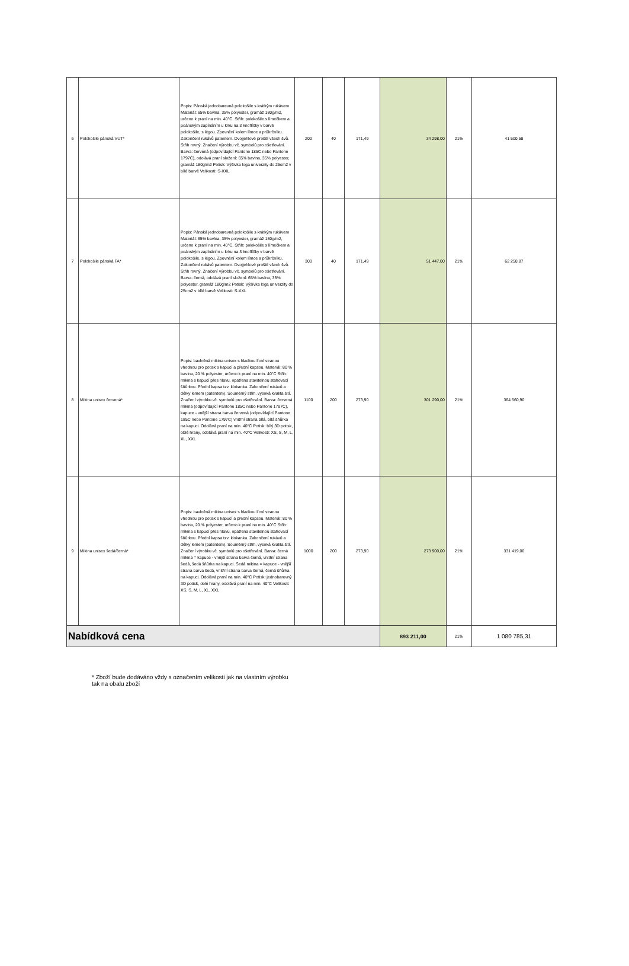| 6 | Polokošile pánská VUT* | Popis: Pánská jednobarevná polokošile s krátkým rukávem Materiál: 65% bavlna, 35% polyester, gramáž 180g/m2, určeno k praní na min. 40°C. Střih: polokošile s límečkem a poánským zapínáním u krku na 3 knoflíčky v barvě polokošile, s légou. Zpevnění kolem límce a průkrčníku. Zakončení rukávů patentem. Dvojjehlové prošití všech švů. Střih rovný. Značení výrobku vč. symbolů pro ošetřování. Barva: červená (odpovídající Pantone 185C nebo Pantone 1797C), odolává praní složení: 65% bavlna, 35% polyester, gramáž 180g/m2 Potisk: Výšivka loga univerzity do 25cm2 v bílé barvě Velikosti: S-XXL | 200 | 40 | 171,49 | 34 298,00 | 21% | 41 500,58 |
| 7 | Polokošile pánská FA* | Popis: Pánská jednobarevná polokošile s krátkým rukávem Materiál: 65% bavlna, 35% polyester, gramáž 180g/m2, určeno k praní na min. 40°C. Střih: polokošile s límečkem a poánským zapínáním u krku na 3 knoflíčky v barvě polokošile, s légou. Zpevnění kolem límce a průkrčníku. Zakončení rukávů patentem. Dvojjehlové prošití všech švů. Střih rovný. Značení výrobku vč. symbolů pro ošetřování. Barva: černá, odolává praní složení: 65% bavlna, 35% polyester, gramáž 180g/m2 Potisk: Výšivka loga univerzity do 25cm2 v bílé barvě Velikosti: S-XXL | 300 | 40 | 171,49 | 51 447,00 | 21% | 62 250,87 |
| 8 | Mikina unisex červená* | Popis: bavlněná mikina unisex s hladkou lícní stranou vhodnou pro potisk s kapucí a přední kapsou. Materiál: 80 % bavlna, 20 % polyester, určeno k praní na min. 40°C Střih: mikina s kapucí přes hlavu, opatřena stavitelnou stahovací šňůrkou. Přední kapsa tzv. klokanka. Zakončení rukávů a délky lemem (patentem). Souměrný střih, vysoká kvalita šití. Značení výrobku vč. symbolů pro ošetřování. Barva: červená mikina (odpovídající Pantone 185C nebo Pantone 1797C), kapuce - vnější strana barva červená (odpovídající Pantone 185C nebo Pantone 1797C) vnitřní strana bílá, bílá šňůrka na kapuci. Odolává praní na min. 40°C Potisk: bílý 3D potisk, oblé hrany, odolává praní na min. 40°C Velikosti: XS, S, M, L, XL, XXL | 1100 | 200 | 273,90 | 301 290,00 | 21% | 364 560,90 |
| 9 | Mikina unisex šedá/černá* | Popis: bavlněná mikina unisex s hladkou lícní stranou vhodnou pro potisk s kapucí a přední kapsou. Materiál: 80 % bavlna, 20 % polyester, určeno k praní na min. 40°C Střih: mikina s kapucí přes hlavu, opatřena stavitelnou stahovací šňůrkou. Přední kapsa tzv. klokanka. Zakončení rukávů a délky lemem (patentem). Souměrný střih, vysoká kvalita šití. Značení výrobku vč. symbolů pro ošetřování. Barva: černá mikina = kapuce - vnější strana barva černá, vnitřní strana šedá, šedá šňůrka na kapuci. Šedá mikina = kapuce - vnější strana barva šedá, vnitřní strana barva černá, černá šňůrka na kapuci. Odolává praní na min. 40°C Potisk: jednobarevný 3D potisk, oblé hrany, odolává praní na min. 40°C Velikosti: XS, S, M, L, XL, XXL | 1000 | 200 | 273,90 | 273 900,00 | 21% | 331 419,00 |
| Nabídková cena | | | | | | 893 211,00 | 21% | 1 080 785,31 |
* Zboží bude dodáváno vždy s označením velikosti jak na vlastním výrobku
tak na obalu zboží